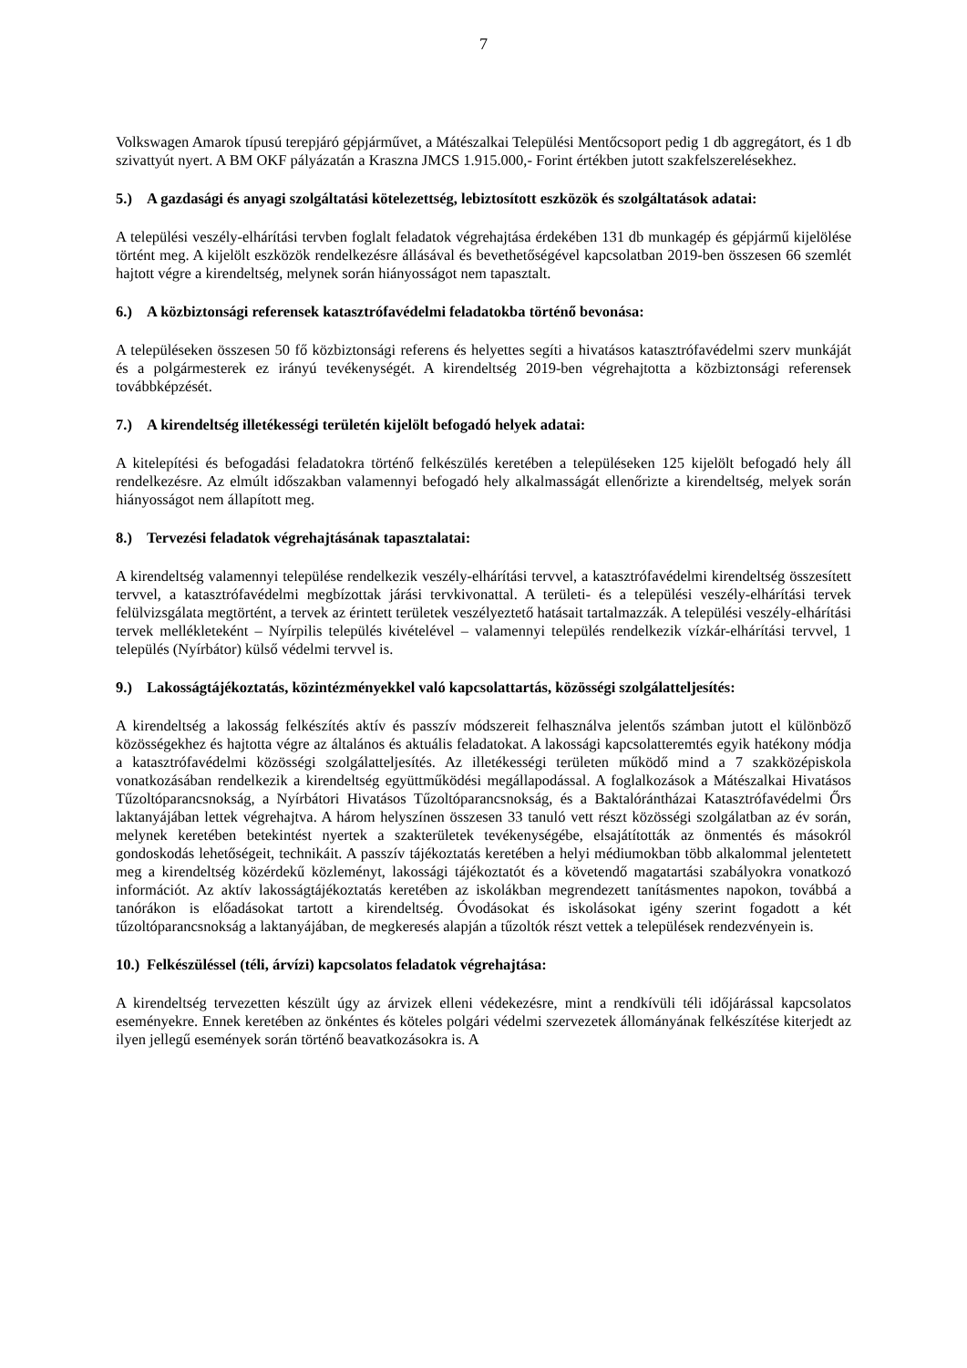7
Volkswagen Amarok típusú terepjáró gépjárművet, a Mátészalkai Települési Mentőcsoport pedig 1 db aggregátort, és 1 db szivattyút nyert. A BM OKF pályázatán a Kraszna JMCS 1.915.000,- Forint értékben jutott szakfelszerelésekhez.
5.) A gazdasági és anyagi szolgáltatási kötelezettség, lebiztosított eszközök és szolgáltatások adatai:
A települési veszély-elhárítási tervben foglalt feladatok végrehajtása érdekében 131 db munkagép és gépjármű kijelölése történt meg. A kijelölt eszközök rendelkezésre állásával és bevethetőségével kapcsolatban 2019-ben összesen 66 szemlét hajtott végre a kirendeltség, melynek során hiányosságot nem tapasztalt.
6.) A közbiztonsági referensek katasztrófavédelmi feladatokba történő bevonása:
A településeken összesen 50 fő közbiztonsági referens és helyettes segíti a hivatásos katasztrófavédelmi szerv munkáját és a polgármesterek ez irányú tevékenységét. A kirendeltség 2019-ben végrehajtotta a közbiztonsági referensek továbbképzését.
7.) A kirendeltség illetékességi területén kijelölt befogadó helyek adatai:
A kitelepítési és befogadási feladatokra történő felkészülés keretében a településeken 125 kijelölt befogadó hely áll rendelkezésre. Az elmúlt időszakban valamennyi befogadó hely alkalmasságát ellenőrizte a kirendeltség, melyek során hiányosságot nem állapított meg.
8.) Tervezési feladatok végrehajtásának tapasztalatai:
A kirendeltség valamennyi települése rendelkezik veszély-elhárítási tervvel, a katasztrófavédelmi kirendeltség összesített tervvel, a katasztrófavédelmi megbízottak járási tervkivonattal. A területi- és a települési veszély-elhárítási tervek felülvizsgálata megtörtént, a tervek az érintett területek veszélyeztető hatásait tartalmazzák. A települési veszély-elhárítási tervek mellékleteként – Nyírpilis település kivételével – valamennyi település rendelkezik vízkár-elhárítási tervvel, 1 település (Nyírbátor) külső védelmi tervvel is.
9.) Lakosságtájékoztatás, közintézményekkel való kapcsolattartás, közösségi szolgálatteljesítés:
A kirendeltség a lakosság felkészítés aktív és passzív módszereit felhasználva jelentős számban jutott el különböző közösségekhez és hajtotta végre az általános és aktuális feladatokat. A lakossági kapcsolatteremtés egyik hatékony módja a katasztrófavédelmi közösségi szolgálatteljesítés. Az illetékességi területen működő mind a 7 szakközépiskola vonatkozásában rendelkezik a kirendeltség együttműködési megállapodással. A foglalkozások a Mátészalkai Hivatásos Tűzoltóparancsnokság, a Nyírbátori Hivatásos Tűzoltóparancsnokság, és a Baktalórántházai Katasztrófavédelmi Őrs laktanyájában lettek végrehajtva. A három helyszínen összesen 33 tanuló vett részt közösségi szolgálatban az év során, melynek keretében betekintést nyertek a szakterületek tevékenységébe, elsajátították az önmentés és másokról gondoskodás lehetőségeit, technikáit. A passzív tájékoztatás keretében a helyi médiumokban több alkalommal jelentetett meg a kirendeltség közérdekű közleményt, lakossági tájékoztatót és a követendő magatartási szabályokra vonatkozó információt. Az aktív lakosságtájékoztatás keretében az iskolákban megrendezett tanításmentes napokon, továbbá a tanórákon is előadásokat tartott a kirendeltség. Óvodásokat és iskolásokat igény szerint fogadott a két tűzoltóparancsnokság a laktanyájában, de megkeresés alapján a tűzoltók részt vettek a települések rendezvényein is.
10.) Felkészüléssel (téli, árvízi) kapcsolatos feladatok végrehajtása:
A kirendeltség tervezetten készült úgy az árvizek elleni védekezésre, mint a rendkívüli téli időjárással kapcsolatos eseményekre. Ennek keretében az önkéntes és köteles polgári védelmi szervezetek állományának felkészítése kiterjedt az ilyen jellegű események során történő beavatkozásokra is. A